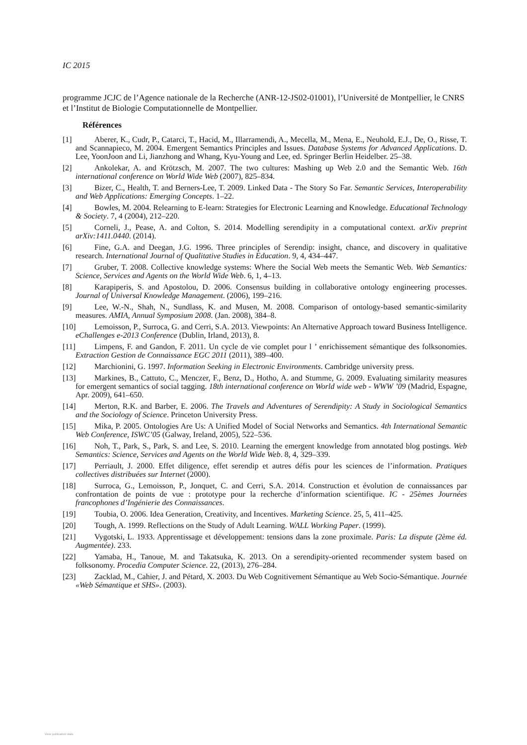IC 2015
programme JCJC de l’Agence nationale de la Recherche (ANR-12-JS02-01001), l’Université de Montpellier, le CNRS et l’Institut de Biologie Computationnelle de Montpellier.
Références
[1] Aberer, K., Cudr, P., Catarci, T., Hacid, M., Illarramendi, A., Mecella, M., Mena, E., Neuhold, E.J., De, O., Risse, T. and Scannapieco, M. 2004. Emergent Semantics Principles and Issues. Database Systems for Advanced Applications. D. Lee, YoonJoon and Li, Jianzhong and Whang, Kyu-Young and Lee, ed. Springer Berlin Heidelber. 25–38.
[2] Ankolekar, A. and Krötzsch, M. 2007. The two cultures: Mashing up Web 2.0 and the Semantic Web. 16th international conference on World Wide Web (2007), 825–834.
[3] Bizer, C., Health, T. and Berners-Lee, T. 2009. Linked Data - The Story So Far. Semantic Services, Interoperability and Web Applications: Emerging Concepts. 1–22.
[4] Bowles, M. 2004. Relearning to E-learn: Strategies for Electronic Learning and Knowledge. Educational Technology & Society. 7, 4 (2004), 212–220.
[5] Corneli, J., Pease, A. and Colton, S. 2014. Modelling serendipity in a computational context. arXiv preprint arXiv:1411.0440. (2014).
[6] Fine, G.A. and Deegan, J.G. 1996. Three principles of Serendip: insight, chance, and discovery in qualitative research. International Journal of Qualitative Studies in Education. 9, 4, 434–447.
[7] Gruber, T. 2008. Collective knowledge systems: Where the Social Web meets the Semantic Web. Web Semantics: Science, Services and Agents on the World Wide Web. 6, 1, 4–13.
[8] Karapiperis, S. and Apostolou, D. 2006. Consensus building in collaborative ontology engineering processes. Journal of Universal Knowledge Management. (2006), 199–216.
[9] Lee, W.-N., Shah, N., Sundlass, K. and Musen, M. 2008. Comparison of ontology-based semantic-similarity measures. AMIA, Annual Symposium 2008. (Jan. 2008), 384–8.
[10] Lemoisson, P., Surroca, G. and Cerri, S.A. 2013. Viewpoints: An Alternative Approach toward Business Intelligence. eChallenges e-2013 Conference (Dublin, Irland, 2013), 8.
[11] Limpens, F. and Gandon, F. 2011. Un cycle de vie complet pour l ’ enrichissement sémantique des folksonomies. Extraction Gestion de Connaissance EGC 2011 (2011), 389–400.
[12] Marchionini, G. 1997. Information Seeking in Electronic Environments. Cambridge university press.
[13] Markines, B., Cattuto, C., Menczer, F., Benz, D., Hotho, A. and Stumme, G. 2009. Evaluating similarity measures for emergent semantics of social tagging. 18th international conference on World wide web - WWW ’09 (Madrid, Espagne, Apr. 2009), 641–650.
[14] Merton, R.K. and Barber, E. 2006. The Travels and Adventures of Serendipity: A Study in Sociological Semantics and the Sociology of Science. Princeton University Press.
[15] Mika, P. 2005. Ontologies Are Us: A Unified Model of Social Networks and Semantics. 4th International Semantic Web Conference, ISWC’05 (Galway, Ireland, 2005), 522–536.
[16] Noh, T., Park, S., Park, S. and Lee, S. 2010. Learning the emergent knowledge from annotated blog postings. Web Semantics: Science, Services and Agents on the World Wide Web. 8, 4, 329–339.
[17] Perriault, J. 2000. Effet diligence, effet serendip et autres défis pour les sciences de l’information. Pratiques collectives distribuées sur Internet (2000).
[18] Surroca, G., Lemoisson, P., Jonquet, C. and Cerri, S.A. 2014. Construction et évolution de connaissances par confrontation de points de vue : prototype pour la recherche d’information scientifique. IC - 25èmes Journées francophones d’Ingénierie des Connaissances.
[19] Toubia, O. 2006. Idea Generation, Creativity, and Incentives. Marketing Science. 25, 5, 411–425.
[20] Tough, A. 1999. Reflections on the Study of Adult Learning. WALL Working Paper. (1999).
[21] Vygotski, L. 1933. Apprentissage et développement: tensions dans la zone proximale. Paris: La dispute (2ème éd. Augmentée). 233.
[22] Yamaba, H., Tanoue, M. and Takatsuka, K. 2013. On a serendipity-oriented recommender system based on folksonomy. Procedia Computer Science. 22, (2013), 276–284.
[23] Zacklad, M., Cahier, J. and Pétard, X. 2003. Du Web Cognitivement Sémantique au Web Socio-Sémantique. Journée «Web Sémantique et SHS». (2003).
View publication stats